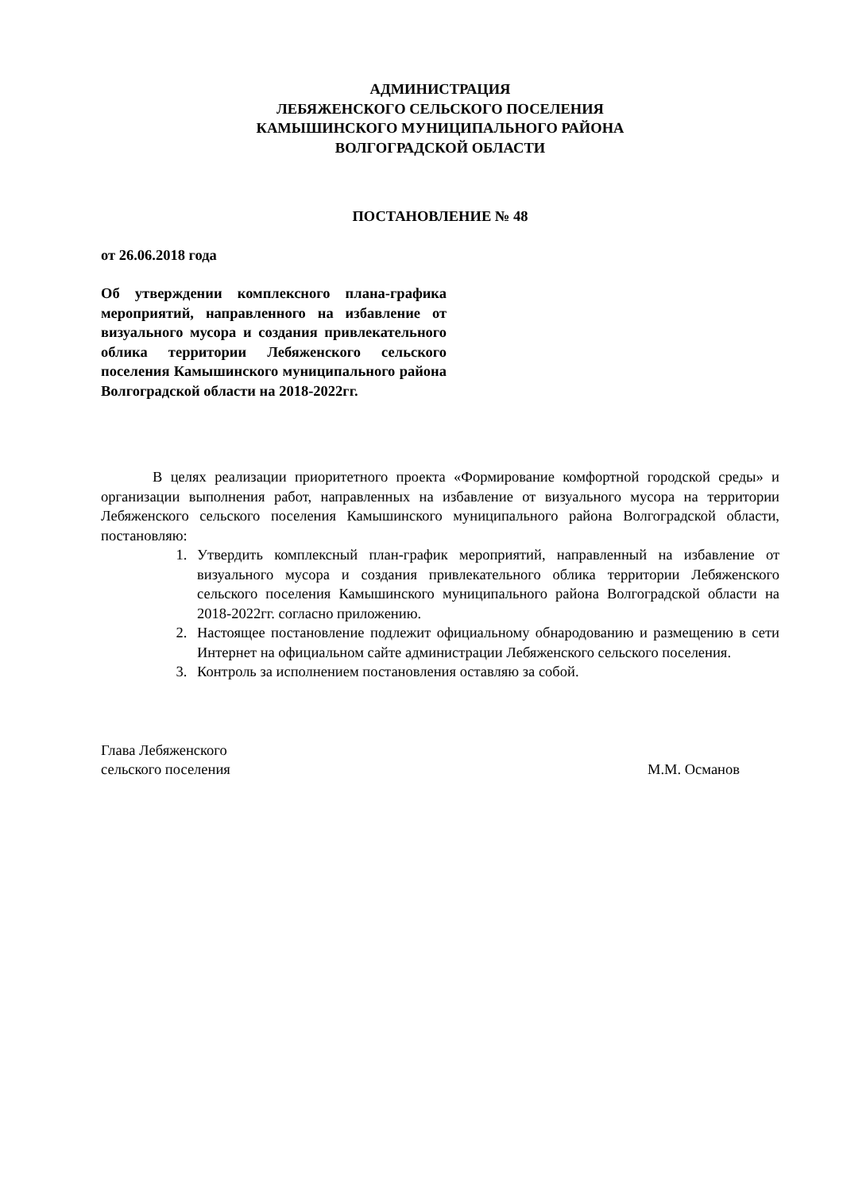АДМИНИСТРАЦИЯ
ЛЕБЯЖЕНСКОГО СЕЛЬСКОГО ПОСЕЛЕНИЯ
КАМЫШИНСКОГО МУНИЦИПАЛЬНОГО РАЙОНА
ВОЛГОГРАДСКОЙ ОБЛАСТИ
ПОСТАНОВЛЕНИЕ № 48
от 26.06.2018 года
Об утверждении комплексного плана-графика мероприятий, направленного на избавление от визуального мусора и создания привлекательного облика территории Лебяженского сельского поселения Камышинского муниципального района Волгоградской области на 2018-2022гг.
В целях реализации приоритетного проекта «Формирование комфортной городской среды» и организации выполнения работ, направленных на избавление от визуального мусора на территории Лебяженского сельского поселения Камышинского муниципального района Волгоградской области, постановляю:
1. Утвердить комплексный план-график мероприятий, направленный на избавление от визуального мусора и создания привлекательного облика территории Лебяженского сельского поселения Камышинского муниципального района Волгоградской области на 2018-2022гг. согласно приложению.
2. Настоящее постановление подлежит официальному обнародованию и размещению в сети Интернет на официальном сайте администрации Лебяженского сельского поселения.
3. Контроль за исполнением постановления оставляю за собой.
Глава Лебяженского
сельского поселения М.М. Османов